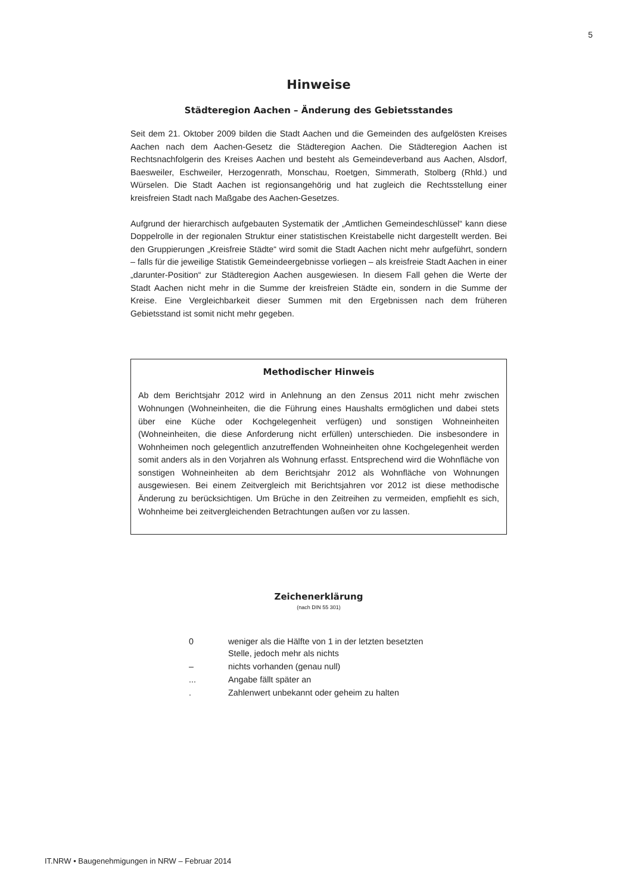5
Hinweise
Städteregion Aachen – Änderung des Gebietsstandes
Seit dem 21. Oktober 2009 bilden die Stadt Aachen und die Gemeinden des aufgelösten Kreises Aachen nach dem Aachen-Gesetz die Städteregion Aachen. Die Städteregion Aachen ist Rechtsnachfolgerin des Kreises Aachen und besteht als Gemeindeverband aus Aachen, Alsdorf, Baesweiler, Eschweiler, Herzogenrath, Monschau, Roetgen, Simmerath, Stolberg (Rhld.) und Würselen. Die Stadt Aachen ist regionsangehörig und hat zugleich die Rechtsstellung einer kreisfreien Stadt nach Maßgabe des Aachen-Gesetzes.
Aufgrund der hierarchisch aufgebauten Systematik der „Amtlichen Gemeindeschlüssel“ kann diese Doppelrolle in der regionalen Struktur einer statistischen Kreistabelle nicht dargestellt werden. Bei den Gruppierungen „Kreisfreie Städte“ wird somit die Stadt Aachen nicht mehr aufgeführt, sondern – falls für die jeweilige Statistik Gemeindeergebnisse vorliegen – als kreisfreie Stadt Aachen in einer „darunter-Position“ zur Städteregion Aachen ausgewiesen. In diesem Fall gehen die Werte der Stadt Aachen nicht mehr in die Summe der kreisfreien Städte ein, sondern in die Summe der Kreise. Eine Vergleichbarkeit dieser Summen mit den Ergebnissen nach dem früheren Gebietsstand ist somit nicht mehr gegeben.
Methodischer Hinweis
Ab dem Berichtsjahr 2012 wird in Anlehnung an den Zensus 2011 nicht mehr zwischen Wohnungen (Wohneinheiten, die die Führung eines Haushalts ermöglichen und dabei stets über eine Küche oder Kochgelegenheit verfügen) und sonstigen Wohneinheiten (Wohneinheiten, die diese Anforderung nicht erfüllen) unterschieden. Die insbesondere in Wohnheimen noch gelegentlich anzutreffenden Wohneinheiten ohne Kochgelegenheit werden somit anders als in den Vorjahren als Wohnung erfasst. Entsprechend wird die Wohnfläche von sonstigen Wohneinheiten ab dem Berichtsjahr 2012 als Wohnfläche von Wohnungen ausgewiesen. Bei einem Zeitvergleich mit Berichtsjahren vor 2012 ist diese methodische Änderung zu berücksichtigen. Um Brüche in den Zeitreihen zu vermeiden, empfiehlt es sich, Wohnheime bei zeitvergleichenden Betrachtungen außen vor zu lassen.
Zeichenerklärung
(nach DIN 55 301)
| 0 | weniger als die Hälfte von 1 in der letzten besetzten Stelle, jedoch mehr als nichts |
| – | nichts vorhanden (genau null) |
| ... | Angabe fällt später an |
| . | Zahlenwert unbekannt oder geheim zu halten |
IT.NRW • Baugenehmigungen in NRW – Februar 2014